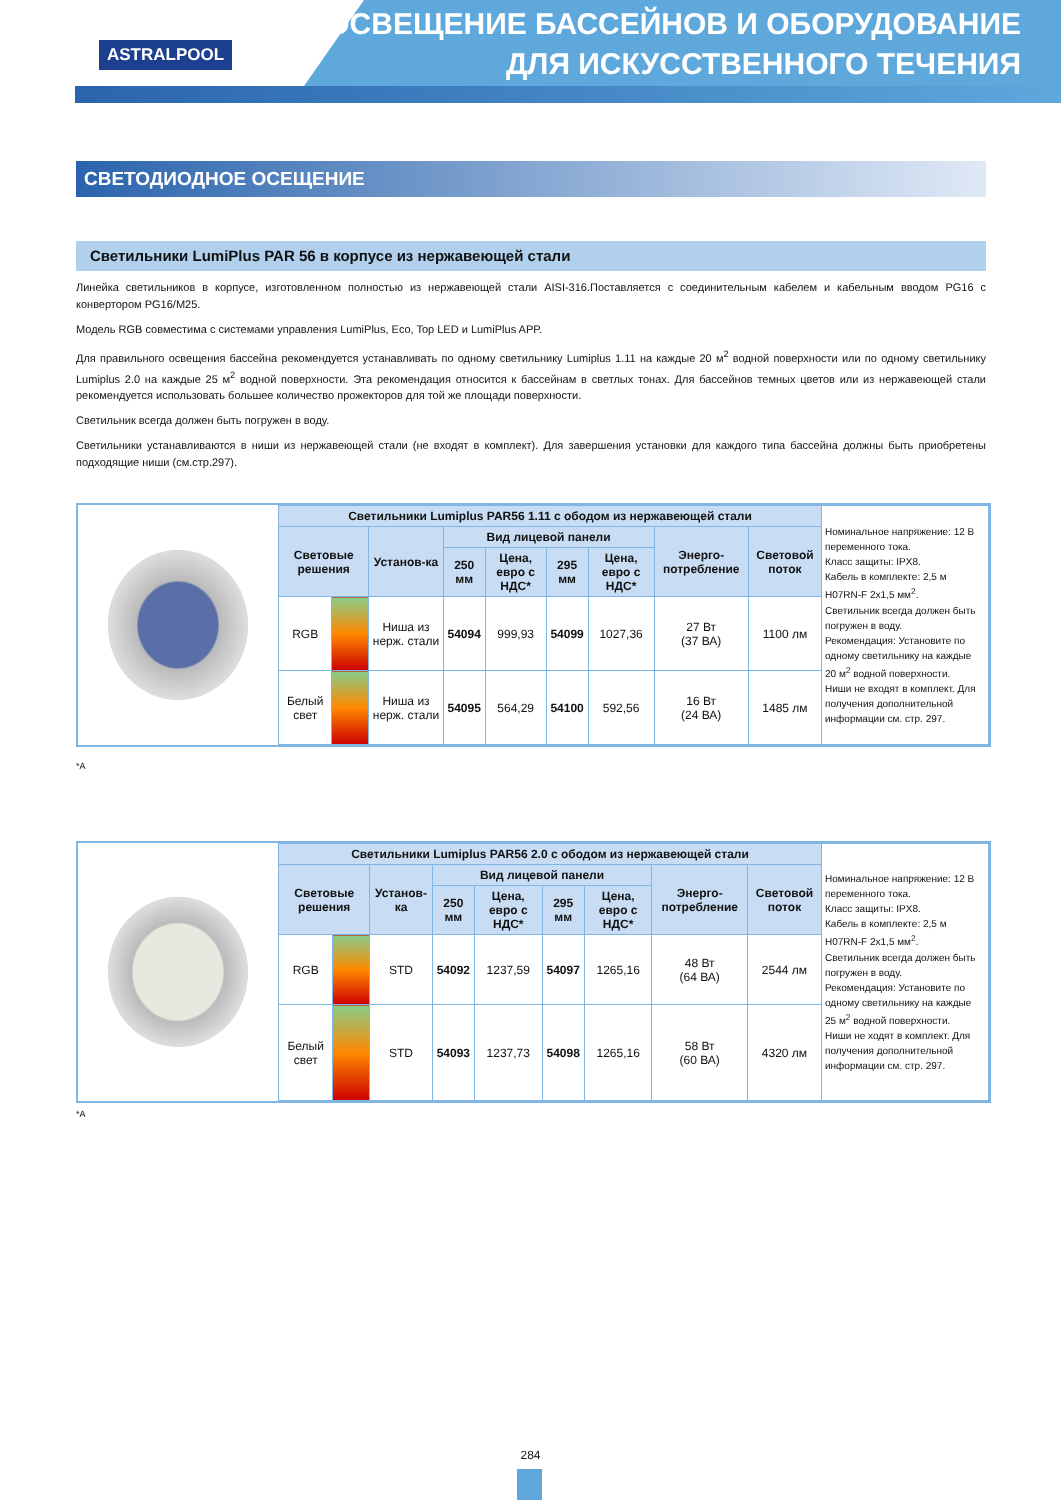ASTRALPOOL
ОСВЕЩЕНИЕ БАССЕЙНОВ И ОБОРУДОВАНИЕ
ДЛЯ ИСКУССТВЕННОГО ТЕЧЕНИЯ
СВЕТОДИОДНОЕ ОСЕЩЕНИЕ
Светильники LumiPlus PAR 56 в корпусе из нержавеющей стали
Линейка светильников в корпусе, изготовленном полностью из нержавеющей стали AISI-316.Поставляется с соединительным кабелем и кабельным вводом PG16 с конвертором PG16/M25.
Модель RGB совместима с системами управления LumiPlus, Eco, Top LED и LumiPlus APP.
Для правильного освещения бассейна рекомендуется устанавливать по одному светильнику Lumiplus 1.11 на каждые 20 м<sup>2</sup> водной поверхности или по одному светильнику Lumiplus 2.0 на каждые 25 м<sup>2</sup> водной поверхности. Эта рекомендация относится к бассейнам в светлых тонах. Для бассейнов темных цветов или из нержавеющей стали рекомендуется использовать большее количество прожекторов для той же площади поверхности.
Светильник всегда должен быть погружен в воду.
Светильники устанавливаются в ниши из нержавеющей стали (не входят в комплект). Для завершения установки для каждого типа бассейна должны быть приобретены подходящие ниши (см.стр.297).
| Светильники Lumiplus PAR56 1.11 с ободом из нержавеющей стали | | | | | | | | | Номинальное напряжение: 12 В переменного тока. Класс защиты: IPX8. Кабель в комплекте: 2,5 м H07RN-F 2x1,5 мм<sup>2</sup>. Светильник всегда должен быть погружен в воду. Рекомендация: Установите по одному светильнику на каждые 20 м<sup>2</sup> водной поверхности. Ниши не входят в комплект. Для получения дополнительной информации см. стр. 297. |
| Световые решения | | Установ-ка | Вид лицевой панели | | | | Энерго-потребление | Световой поток | |
| | | | 250 мм | Цена, евро с НДС* | 295 мм | Цена, евро с НДС* | | | |
| RGB | | Ниша из нерж. стали | 54094 | 999,93 | 54099 | 1027,36 | 27 Вт (37 ВА) | 1100 лм | |
| Белый свет | | Ниша из нерж. стали | 54095 | 564,29 | 54100 | 592,56 | 16 Вт (24 ВА) | 1485 лм | |
*A
| Светильники Lumiplus PAR56 2.0 с ободом из нержавеющей стали | | | | | | | | | Номинальное напряжение: 12 В переменного тока. Класс защиты: IPX8. Кабель в комплекте: 2,5 м H07RN-F 2x1,5 мм<sup>2</sup>. Светильник всегда должен быть погружен в воду. Рекомендация: Установите по одному светильнику на каждые 25 м<sup>2</sup> водной поверхности. Ниши не ходят в комплект. Для получения дополнительной информации см. стр. 297. |
| Световые решения | | Установ-ка | Вид лицевой панели | | | | Энерго-потребление | Световой поток | |
| | | | 250 мм | Цена, евро с НДС* | 295 мм | Цена, евро с НДС* | | | |
| RGB | | STD | 54092 | 1237,59 | 54097 | 1265,16 | 48 Вт (64 ВА) | 2544 лм | |
| Белый свет | | STD | 54093 | 1237,73 | 54098 | 1265,16 | 58 Вт (60 ВА) | 4320 лм | |
*A
284